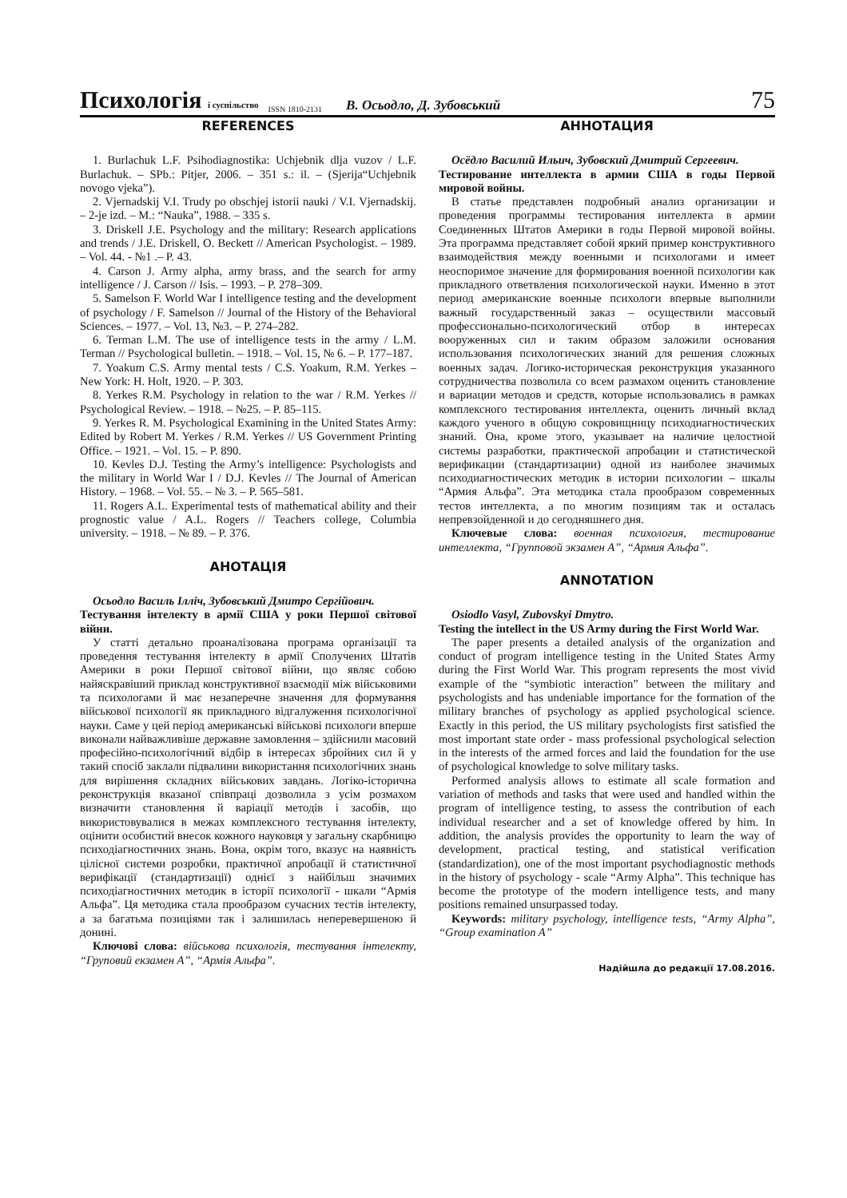Психологія і суспільство ISSN 1810-2131 В. Осьодло, Д. Зубовський 75
REFERENCES
1. Burlachuk L.F. Psihodiagnostika: Uchjebnik dlja vuzov / L.F. Burlachuk. – SPb.: Pitjer, 2006. – 351 s.: il. – (Sjerija“Uchjebnik novogo vjeka”).
2. Vjernadskij V.I. Trudy po obschjej istorii nauki / V.I. Vjernadskij. – 2-je izd. – M.: “Nauka”, 1988. – 335 s.
3. Driskell J.E. Psychology and the military: Research applications and trends / J.E. Driskell, O. Beckett // American Psychologist. – 1989. – Vol. 44. - №1 .– P. 43.
4. Carson J. Army alpha, army brass, and the search for army intelligence / J. Carson // Isis. – 1993. – P. 278–309.
5. Samelson F. World War I intelligence testing and the development of psychology / F. Samelson // Journal of the History of the Behavioral Sciences. – 1977. – Vol. 13, №3. – P. 274–282.
6. Terman L.M. The use of intelligence tests in the army / L.M. Terman // Psychological bulletin. – 1918. – Vol. 15, № 6. – P. 177–187.
7. Yoakum C.S. Army mental tests / C.S. Yoakum, R.M. Yerkes – New York: H. Holt, 1920. – P. 303.
8. Yerkes R.M. Psychology in relation to the war / R.M. Yerkes // Psychological Review. – 1918. – №25. – P. 85–115.
9. Yerkes R. M. Psychological Examining in the United States Army: Edited by Robert M. Yerkes / R.M. Yerkes // US Government Printing Office. – 1921. – Vol. 15. – P. 890.
10. Kevles D.J. Testing the Army’s intelligence: Psychologists and the military in World War I / D.J. Kevles // The Journal of American History. – 1968. – Vol. 55. – № 3. – P. 565–581.
11. Rogers A.L. Experimental tests of mathematical ability and their prognostic value / A.L. Rogers // Teachers college, Columbia university. – 1918. – № 89. – P. 376.
АНОТАЦІЯ
Осьодло Василь Ілліч, Зубовський Дмитро Сергійович.
Тестування інтелекту в армії США у роки Першої світової війни.
У статті детально проаналізована програма організації та проведення тестування інтелекту в армії Сполучених Штатів Америки в роки Першої світової війни, що являє собою найяскравіший приклад конструктивної взаємодії між військовими та психологами й має незаперечне значення для формування військової психології як прикладного відгалуження психологічної науки. Саме у цей період американські військові психологи вперше виконали найважливіше державне замовлення – здійснили масовий професійно-психологічний відбір в інтересах збройних сил й у такий спосіб заклали підвалини використання психологічних знань для вирішення складних військових завдань. Логіко-історична реконструкція вказаної співпраці дозволила з усім розмахом визначити становлення й варіації методів і засобів, що використовувалися в межах комплексного тестування інтелекту, оцінити особистий внесок кожного науковця у загальну скарбницю психодіагностичних знань. Вона, окрім того, вказує на наявність цілісної системи розробки, практичної апробації й статистичної верифікації (стандартизації) однієї з найбільш значимих психодіагностичних методик в історії психології - шкали “Армія Альфа”. Ця методика стала прообразом сучасних тестів інтелекту, а за багатьма позиціями так і залишилась неперевершеною й донині.
Ключові слова: військова психологія, тестування інтелекту, “Груповий екзамен А”, “Армія Альфа”.
АННОТАЦИЯ
Осёдло Василий Ильич, Зубовский Дмитрий Сергеевич.
Тестирование интеллекта в армии США в годы Первой мировой войны.
В статье представлен подробный анализ организации и проведения программы тестирования интеллекта в армии Соединенных Штатов Америки в годы Первой мировой войны. Эта программа представляет собой яркий пример конструктивного взаимодействия между военными и психологами и имеет неоспоримое значение для формирования военной психологии как прикладного ответвления психологической науки. Именно в этот период американские военные психологи впервые выполнили важный государственный заказ – осуществили массовый профессионально-психологический отбор в интересах вооруженных сил и таким образом заложили основания использования психологических знаний для решения сложных военных задач. Логико-историческая реконструкция указанного сотрудничества позволила со всем размахом оценить становление и вариации методов и средств, которые использовались в рамках комплексного тестирования интеллекта, оценить личный вклад каждого ученого в общую сокровищницу психодиагностических знаний. Она, кроме этого, указывает на наличие целостной системы разработки, практической апробации и статистической верификации (стандартизации) одной из наиболее значимых психодиагностических методик в истории психологии – шкалы “Армия Альфа”. Эта методика стала прообразом современных тестов интеллекта, а по многим позициям так и осталась непревзойденной и до сегодняшнего дня.
Ключевые слова: военная психология, тестирование интеллекта, “Групповой экзамен А”, “Армия Альфа”.
ANNOTATION
Osiodlo Vasyl, Zubovskyi Dmytro.
Testing the intellect in the US Army during the First World War.
The paper presents a detailed analysis of the organization and conduct of program intelligence testing in the United States Army during the First World War. This program represents the most vivid example of the “symbiotic interaction” between the military and psychologists and has undeniable importance for the formation of the military branches of psychology as applied psychological science. Exactly in this period, the US military psychologists first satisfied the most important state order - mass professional psychological selection in the interests of the armed forces and laid the foundation for the use of psychological knowledge to solve military tasks.
Performed analysis allows to estimate all scale formation and variation of methods and tasks that were used and handled within the program of intelligence testing, to assess the contribution of each individual researcher and a set of knowledge offered by him. In addition, the analysis provides the opportunity to learn the way of development, practical testing, and statistical verification (standardization), one of the most important psychodiagnostic methods in the history of psychology - scale “Army Alpha”. This technique has become the prototype of the modern intelligence tests, and many positions remained unsurpassed today.
Keywords: military psychology, intelligence tests, “Army Alpha”, “Group examination A”
Надійшла до редакції 17.08.2016.